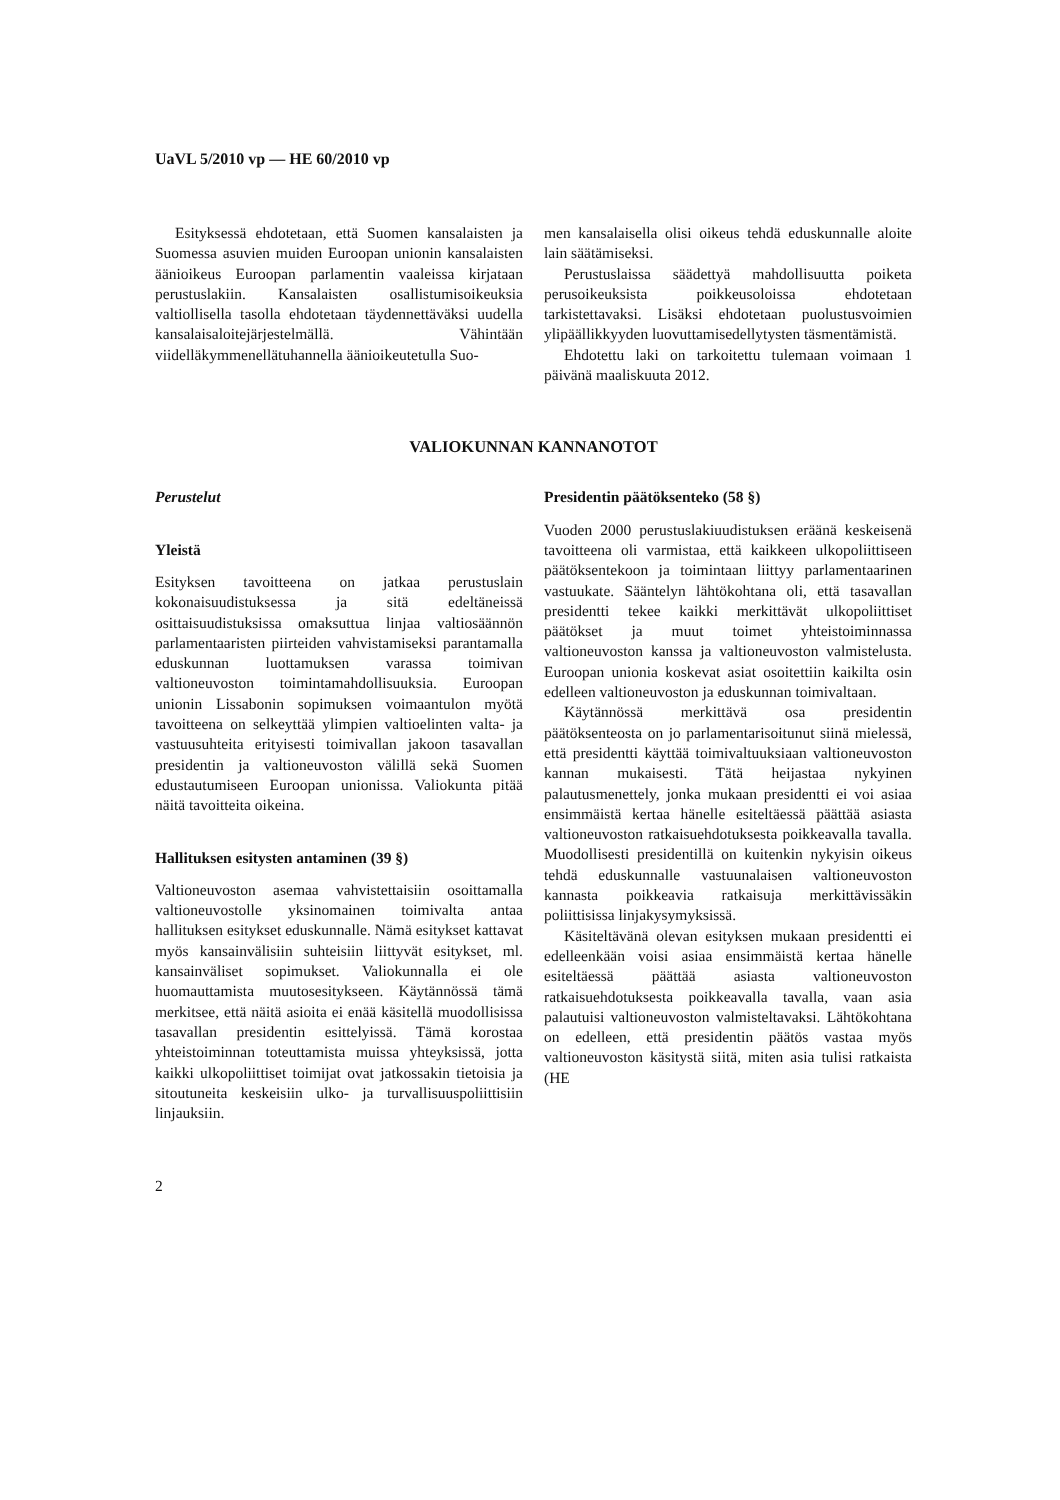UaVL 5/2010 vp — HE 60/2010 vp
Esityksessä ehdotetaan, että Suomen kansalaisten ja Suomessa asuvien muiden Euroopan unionin kansalaisten äänioikeus Euroopan parlamentin vaaleissa kirjataan perustuslakiin. Kansalaisten osallistumisoikeuksia valtiollisella tasolla ehdotetaan täydennettäväksi uudella kansalaisaloitejärjestelmällä. Vähintään viidelläkymmenellätuhannella äänioikeutetulla Suo-
men kansalaisella olisi oikeus tehdä eduskunnalle aloite lain säätämiseksi.
Perustuslaissa säädettyä mahdollisuutta poiketa perusoikeuksista poikkeusoloissa ehdotetaan tarkistettavaksi. Lisäksi ehdotetaan puolustusvoimien ylipäällikkyyden luovuttamisedellytysten täsmentämistä.
Ehdotettu laki on tarkoitettu tulemaan voimaan 1 päivänä maaliskuuta 2012.
VALIOKUNNAN KANNANOTOT
Perustelut
Yleistä
Esityksen tavoitteena on jatkaa perustuslain kokonaisuudistuksessa ja sitä edeltäneissä osittaisuudistuksissa omaksuttua linjaa valtiosäännön parlamentaaristen piirteiden vahvistamiseksi parantamalla eduskunnan luottamuksen varassa toimivan valtioneuvoston toimintamahdollisuuksia. Euroopan unionin Lissabonin sopimuksen voimaantulon myötä tavoitteena on selkeyttää ylimpien valtioelinten valta- ja vastuusuhteita erityisesti toimivallan jakoon tasavallan presidentin ja valtioneuvoston välillä sekä Suomen edustautumiseen Euroopan unionissa. Valiokunta pitää näitä tavoitteita oikeina.
Hallituksen esitysten antaminen (39 §)
Valtioneuvoston asemaa vahvistettaisiin osoittamalla valtioneuvostolle yksinomainen toimivalta antaa hallituksen esitykset eduskunnalle. Nämä esitykset kattavat myös kansainvälisiin suhteisiin liittyvät esitykset, ml. kansainväliset sopimukset. Valiokunnalla ei ole huomauttamista muutosesitykseen. Käytännössä tämä merkitsee, että näitä asioita ei enää käsitellä muodollisissa tasavallan presidentin esittelyissä. Tämä korostaa yhteistoiminnan toteuttamista muissa yhteyksissä, jotta kaikki ulkopoliittiset toimijat ovat jatkossakin tietoisia ja sitoutuneita keskeisiin ulko- ja turvallisuuspoliittisiin linjauksiin.
Presidentin päätöksenteko (58 §)
Vuoden 2000 perustuslakiuudistuksen eräänä keskeisenä tavoitteena oli varmistaa, että kaikkeen ulkopoliittiseen päätöksentekoon ja toimintaan liittyy parlamentaarinen vastuukate. Sääntelyn lähtökohtana oli, että tasavallan presidentti tekee kaikki merkittävät ulkopoliittiset päätökset ja muut toimet yhteistoiminnassa valtioneuvoston kanssa ja valtioneuvoston valmistelusta. Euroopan unionia koskevat asiat osoitettiin kaikilta osin edelleen valtioneuvoston ja eduskunnan toimivaltaan.
Käytännössä merkittävä osa presidentin päätöksenteosta on jo parlamentarisoitunut siinä mielessä, että presidentti käyttää toimivaltuuksiaan valtioneuvoston kannan mukaisesti. Tätä heijastaa nykyinen palautusmenettely, jonka mukaan presidentti ei voi asiaa ensimmäistä kertaa hänelle esiteltäessä päättää asiasta valtioneuvoston ratkaisuehdotuksesta poikkeavalla tavalla. Muodollisesti presidentillä on kuitenkin nykyisin oikeus tehdä eduskunnalle vastuunalaisen valtioneuvoston kannasta poikkeavia ratkaisuja merkittävissäkin poliittisissa linjakysymyksissä.
Käsiteltävänä olevan esityksen mukaan presidentti ei edelleenkään voisi asiaa ensimmäistä kertaa hänelle esiteltäessä päättää asiasta valtioneuvoston ratkaisuehdotuksesta poikkeavalla tavalla, vaan asia palautuisi valtioneuvoston valmisteltavaksi. Lähtökohtana on edelleen, että presidentin päätös vastaa myös valtioneuvoston käsitystä siitä, miten asia tulisi ratkaista (HE
2